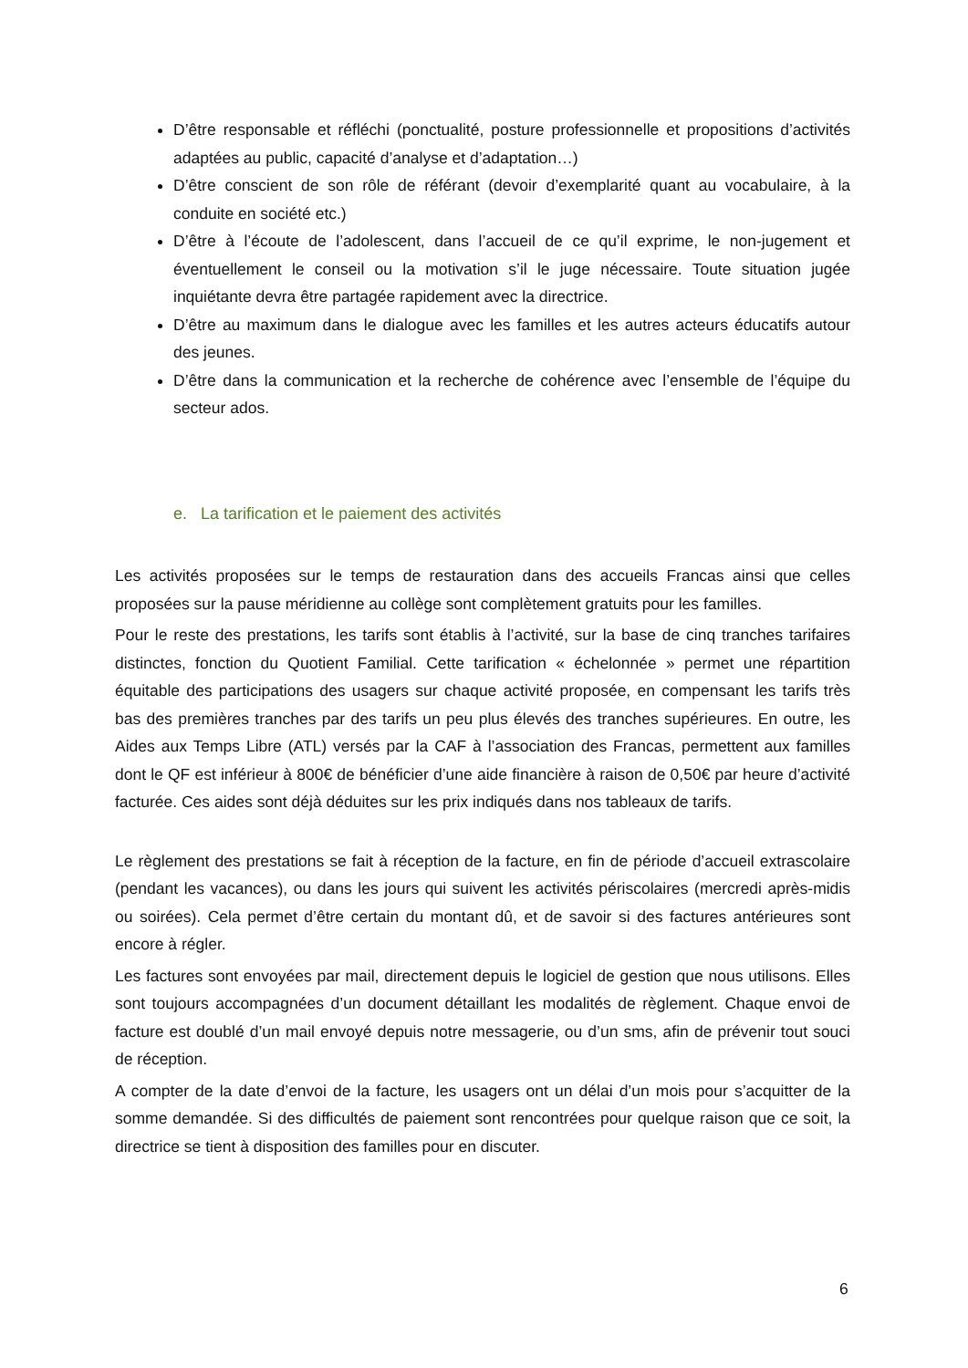D’être responsable et réfléchi (ponctualité, posture professionnelle et propositions d’activités adaptées au public, capacité d’analyse et d’adaptation…)
D’être conscient de son rôle de référant (devoir d’exemplarité quant au vocabulaire, à la conduite en société etc.)
D’être à l’écoute de l’adolescent, dans l’accueil de ce qu’il exprime, le non-jugement et éventuellement le conseil ou la motivation s’il le juge nécessaire. Toute situation jugée inquiétante devra être partagée rapidement avec la directrice.
D’être au maximum dans le dialogue avec les familles et les autres acteurs éducatifs autour des jeunes.
D’être dans la communication et la recherche de cohérence avec l’ensemble de l’équipe du secteur ados.
e. La tarification et le paiement des activités
Les activités proposées sur le temps de restauration dans des accueils Francas ainsi que celles proposées sur la pause méridienne au collège sont complètement gratuits pour les familles.
Pour le reste des prestations, les tarifs sont établis à l’activité, sur la base de cinq tranches tarifaires distinctes, fonction du Quotient Familial. Cette tarification « échelonnée » permet une répartition équitable des participations des usagers sur chaque activité proposée, en compensant les tarifs très bas des premières tranches par des tarifs un peu plus élevés des tranches supérieures. En outre, les Aides aux Temps Libre (ATL) versés par la CAF à l’association des Francas, permettent aux familles dont le QF est inférieur à 800€ de bénéficier d’une aide financière à raison de 0,50€ par heure d’activité facturée. Ces aides sont déjà déduites sur les prix indiqués dans nos tableaux de tarifs.
Le règlement des prestations se fait à réception de la facture, en fin de période d’accueil extrascolaire (pendant les vacances), ou dans les jours qui suivent les activités périscolaires (mercredi après-midis ou soirées). Cela permet d’être certain du montant dû, et de savoir si des factures antérieures sont encore à régler.
Les factures sont envoyées par mail, directement depuis le logiciel de gestion que nous utilisons. Elles sont toujours accompagnées d’un document détaillant les modalités de règlement. Chaque envoi de facture est doublé d’un mail envoyé depuis notre messagerie, ou d’un sms, afin de prévenir tout souci de réception.
A compter de la date d’envoi de la facture, les usagers ont un délai d’un mois pour s’acquitter de la somme demandée. Si des difficultés de paiement sont rencontrées pour quelque raison que ce soit, la directrice se tient à disposition des familles pour en discuter.
6